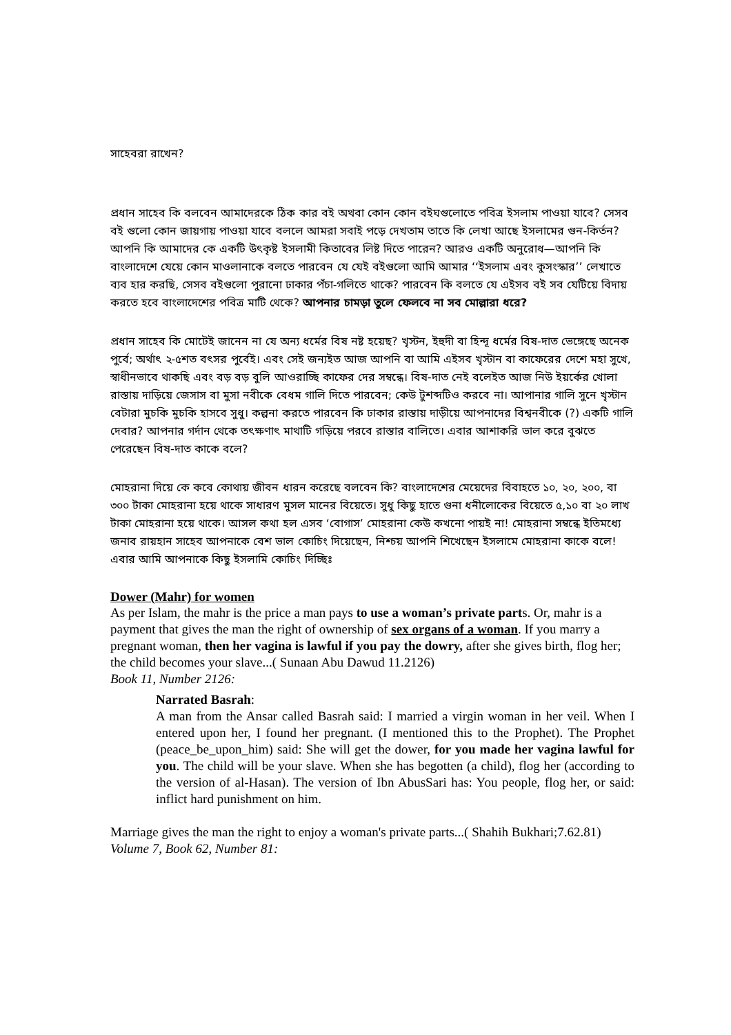সাহেবরা রাখেন?
প্রধান সাহেব কি বলবেন আমাদেরকে ঠিক কার বই অথবা কোন কোন বইঘগুলোতে পবিত্র ইসলাম পাওয়া যাবে? সেসব বই গুলো কোন জায়গায় পাওয়া যাবে বললে আমরা সবাই পড়ে দেখতাম তাতে কি লেখা আছে ইসলামের গুন-কির্তন? আপনি কি আমাদের কে একটি উৎকৃষ্ট ইসলামী কিতাবের লিষ্ট দিতে পারেন? আরও একটি অনুরোধ—আপনি কি বাংলাদেশে যেয়ে কোন মাওলানাকে বলতে পারবেন যে যেই বইগুলো আমি আমার ‘‘ইসলাম এবং কুসংস্কার’’ লেখাতে ব্যব হার করছি, সেসব বইগুলো পুরানো ঢাকার পঁচা-গলিতে থাকে? পারবেন কি বলতে যে এইসব বই সব যেটিয়ে বিদায় করতে হবে বাংলাদেশের পবিত্র মাটি থেকে? আপনার চামড়া তুলে ফেলবে না সব মোল্লারা ধরে?
প্রধান সাহেব কি মোটেই জানেন না যে অন্য ধর্মের বিষ নষ্ট হয়েছ? খৃস্টন, ইহুদী বা হিন্দূ ধর্মের বিষ-দাত ভেঙ্গেছে অনেক পুর্বে; অর্থাৎ ২-৫শত বৎসর পুর্বেই। এবং সেই জন্যইত আজ আপনি বা আমি এইসব খৃস্টান বা কাফেরের দেশে মহা সুখে, স্বাধীনভাবে থাকছি এবং বড় বড় বুলি আওরাচ্ছি কাফের দের সম্বন্ধে। বিষ-দাত নেই বলেইত আজ নিউ ইয়র্কের খোলা রাস্তায় দাড়িয়ে জেসাস বা মুসা নবীকে বেধম গালি দিতে পারবেন; কেউ টুশব্দটিও করবে না। আপানার গালি সুনে খৃস্টান বেটারা মুচকি মুচকি হাসবে সুধু। কল্পনা করতে পারবেন কি ঢাকার রাস্তায় দাড়ীয়ে আপনাদের বিশ্বনবীকে (?) একটি গালি দেবার? আপনার গর্দান থেকে তৎক্ষণাৎ মাথাটি গড়িয়ে পরবে রাস্তার বালিতে। এবার আশাকরি ভাল করে বুঝতে পেরেছেন বিষ-দাত কাকে বলে?
মোহরানা দিয়ে কে কবে কোথায় জীবন ধারন করেছে বলবেন কি? বাংলাদেশের মেয়েদের বিবাহতে ১০, ২০, ২০০, বা ৩০০ টাকা মোহরানা হয়ে থাকে সাধারণ মুসল মানের বিয়েতে। সুধু কিছু হাতে গুনা ধনীলোকের বিয়েতে ৫,১০ বা ২০ লাখ টাকা মোহরানা হয়ে থাকে। আসল কথা হল এসব ‘বোগাস’ মোহরানা কেউ কখনো পায়ই না! মোহরানা সম্বন্ধে ইতিমধ্যে জনাব রায়হান সাহেব আপনাকে বেশ ভাল কোচিং দিয়েছেন, নিশ্চয় আপনি শিখেছেন ইসলামে মোহরানা কাকে বলে!এবার আমি আপনাকে কিছু ইসলামি কোচিং দিচ্ছিঃ
Dower (Mahr) for women
As per Islam, the mahr is the price a man pays to use a woman’s private parts. Or, mahr is a payment that gives the man the right of ownership of sex organs of a woman. If you marry a pregnant woman, then her vagina is lawful if you pay the dowry, after she gives birth, flog her; the child becomes your slave...( Sunaan Abu Dawud 11.2126)
Book 11, Number 2126:
Narrated Basrah:
A man from the Ansar called Basrah said: I married a virgin woman in her veil. When I entered upon her, I found her pregnant. (I mentioned this to the Prophet). The Prophet (peace_be_upon_him) said: She will get the dower, for you made her vagina lawful for you. The child will be your slave. When she has begotten (a child), flog her (according to the version of al-Hasan). The version of Ibn AbusSari has: You people, flog her, or said: inflict hard punishment on him.
Marriage gives the man the right to enjoy a woman's private parts...( Shahih Bukhari;7.62.81)
Volume 7, Book 62, Number 81: